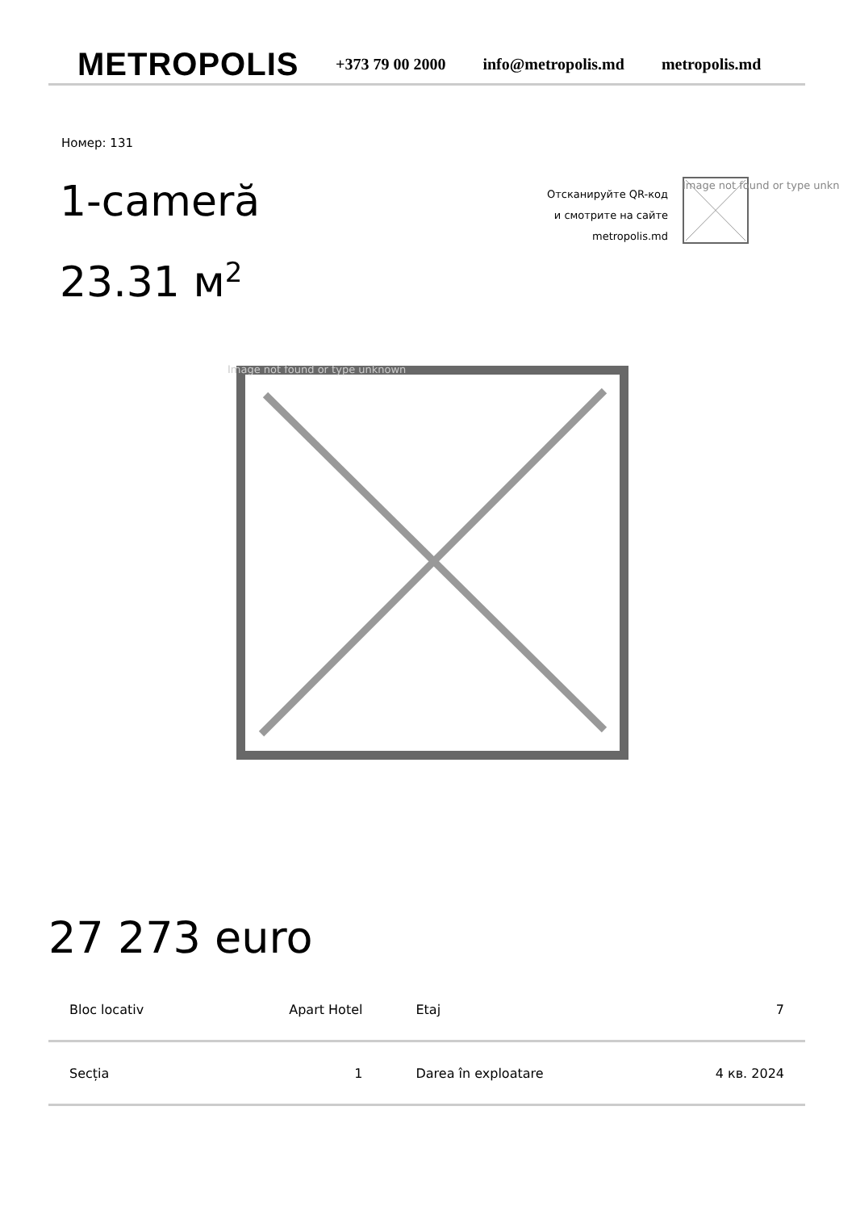METROPOLIS
+373 79 00 2000 info@metropolis.md metropolis.md
Номер: 131
1-cameră
23.31 м<sup>2</sup>
Отсканируйте QR-код
и смотрите на сайте
metropolis.md
Image not found or type unkn
Image not found or type unknown
27 273 euro
| Bloc locativ | Apart Hotel | Etaj | 7 |
| Secția | 1 | Darea în exploatare | 4 кв. 2024 |